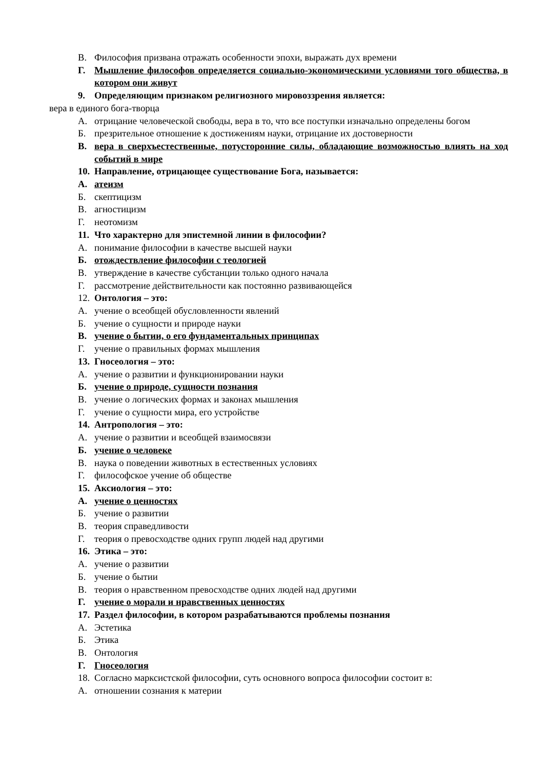В. Философия призвана отражать особенности эпохи, выражать дух времени
Г. Мышление философов определяется социально-экономическими условиями того общества, в котором они живут
9. Определяющим признаком религиозного мировоззрения является:
вера в единого бога-творца
А. отрицание человеческой свободы, вера в то, что все поступки изначально определены богом
Б. презрительное отношение к достижениям науки, отрицание их достоверности
В. вера в сверхъестественные, потусторонние силы, обладающие возможностью влиять на ход событий в мире
10. Направление, отрицающее существование Бога, называется:
А. атеизм
Б. скептицизм
В. агностицизм
Г. неотомизм
11. Что характерно для эпистемной линии в философии?
А. понимание философии в качестве высшей науки
Б. отождествление философии с теологией
В. утверждение в качестве субстанции только одного начала
Г. рассмотрение действительности как постоянно развивающейся
12. Онтология – это:
А. учение о всеобщей обусловленности явлений
Б. учение о сущности и природе науки
В. учение о бытии, о его фундаментальных принципах
Г. учение о правильных формах мышления
13. Гносеология – это:
А. учение о развитии и функционировании науки
Б. учение о природе, сущности познания
В. учение о логических формах и законах мышления
Г. учение о сущности мира, его устройстве
14. Антропология – это:
А. учение о развитии и всеобщей взаимосвязи
Б. учение о человеке
В. наука о поведении животных в естественных условиях
Г. философское учение об обществе
15. Аксиология – это:
А. учение о ценностях
Б. учение о развитии
В. теория справедливости
Г. теория о превосходстве одних групп людей над другими
16. Этика – это:
А. учение о развитии
Б. учение о бытии
В. теория о нравственном превосходстве одних людей над другими
Г. учение о морали и нравственных ценностях
17. Раздел философии, в котором разрабатываются проблемы познания
А. Эстетика
Б. Этика
В. Онтология
Г. Гносеология
18. Согласно марксистской философии, суть основного вопроса философии состоит в:
А. отношении сознания к материи